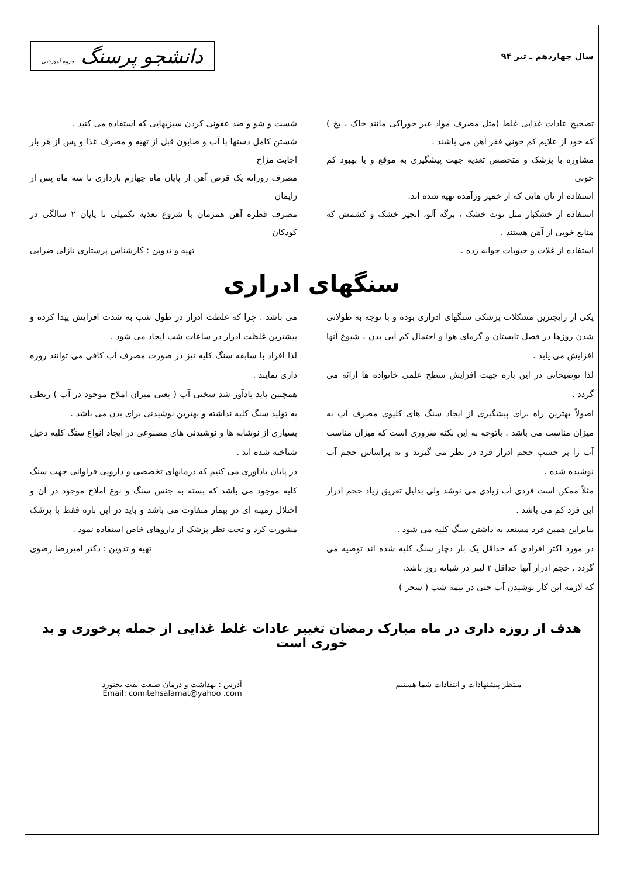سال چهاردهم ـ تیر ۹۴
دانشجو پرسنگ جزوه آموزشی
تصحیح عادات غذایی غلط (مثل مصرف مواد غیر خوراکی مانند خاک ، یخ ) که خود از علایم کم خونی فقر آهن می باشند .
مشاوره با پزشک و متخصص تغذیه جهت پیشگیری به موقع و یا بهبود کم خونی
استفاده از نان هایی که از خمیر ورآمده تهیه شده اند.
استفاده از خشکبار مثل توت خشک ، برگه آلو، انجیر خشک و کشمش که منابع خوبی از آهن هستند .
استفاده از غلات و حبوبات جوانه زده .
شست و شو و ضد عفونی کردن سبزیهایی که استفاده می کنید .
شستن کامل دستها با آب و صابون قبل از تهیه و مصرف غذا و پس از هر بار اجابت مزاج
مصرف روزانه یک قرص آهن از پایان ماه چهارم بارداری تا سه ماه پس از زایمان
مصرف قطره آهن همزمان با شروع تغذیه تکمیلی تا پایان ۲ سالگی در کودکان
تهیه و تدوین : کارشناس پرستاری نازلی ضرابی
سنگهای ادراری
یکی از رایجترین مشکلات پزشکی سنگهای ادراری بوده و با توجه به طولانی شدن روزها در فصل تابستان و گرمای هوا و احتمال کم آبی بدن ، شیوع آنها افزایش می یابد .
لذا توضیحاتی در این باره جهت افزایش سطح علمی خانواده ها ارائه می گردد .
اصولاً بهترین راه برای پیشگیری از ایجاد سنگ های کلیوی مصرف آب به میزان مناسب می باشد . باتوجه به این نکته ضروری است که میزان مناسب آب را بر حسب حجم ادرار فرد در نظر می گیرند و نه براساس حجم آب نوشیده شده .
مثلاً ممکن است فردی آب زیادی می نوشد ولی بدلیل تعریق زیاد حجم ادرار این فرد کم می باشد .
بنابراین همین فرد مستعد به داشتن سنگ کلیه می شود .
در مورد اکثر افرادی که حداقل یک بار دچار سنگ کلیه شده اند توصیه می گردد . حجم ادرار آنها حداقل ۲ لیتر در شبانه روز باشد.
که لازمه این کار نوشیدن آب حتی در نیمه شب ( سحر )
می باشد . چرا که غلظت ادرار در طول شب به شدت افزایش پیدا کرده و بیشترین غلظت ادرار در ساعات شب ایجاد می شود .
لذا افراد با سابقه سنگ کلیه نیز در صورت مصرف آب کافی می توانند روزه داری نمایند .
همچنین باید یادآور شد سختی آب ( یعنی میزان املاح موجود در آب ) ربطی به تولید سنگ کلیه نداشته و بهترین نوشیدنی برای بدن می باشد .
بسیاری از نوشابه ها و نوشیدنی های مصنوعی در ایجاد انواع سنگ کلیه دخیل شناخته شده اند .
در پایان یادآوری می کنیم که درمانهای تخصصی و دارویی فراوانی جهت سنگ کلیه موجود می باشد که بسته به جنس سنگ و نوع املاح موجود در آن و اختلال زمینه ای در بیمار متفاوت می باشد و باید در این باره فقط با پزشک مشورت کرد و تحت نظر پزشک از داروهای خاص استفاده نمود .
تهیه و تدوین : دکتر امیررضا رضوی
هدف از روزه داری در ماه مبارک رمضان تغییر عادات غلط غذایی از جمله پرخوری و بد خوری است
منتظر پیشنهادات و انتقادات شما هستیم
آدرس : بهداشت و درمان صنعت نفت بجنورد
Email: comitehsalamat@yahoo .com